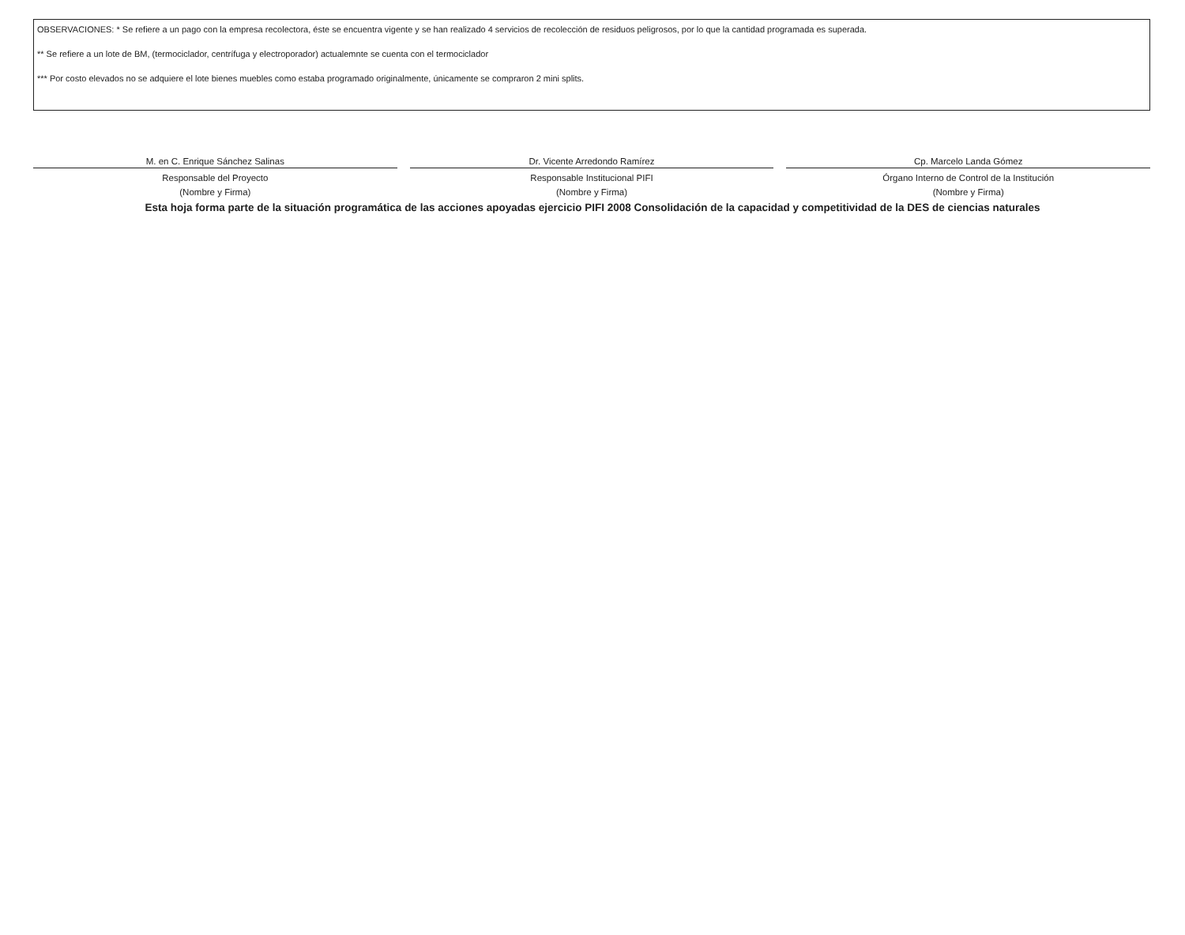OBSERVACIONES: * Se refiere a un pago con la empresa recolectora, éste se encuentra vigente y se han realizado 4 servicios de recolección de residuos peligrosos, por lo que la cantidad programada es superada.
** Se refiere a un lote de BM, (termociclador, centrífuga y electroporador) actualemnte se cuenta con el termociclador
*** Por costo elevados no se adquiere el lote bienes muebles como estaba programado originalmente, únicamente se compraron 2 mini splits.
M. en C. Enrique Sánchez Salinas
Responsable del Proyecto
(Nombre y Firma)
Dr. Vicente Arredondo Ramírez
Responsable Institucional PIFI
(Nombre y Firma)
Cp. Marcelo Landa Gómez
Órgano Interno de Control de la Institución
(Nombre y Firma)
Esta hoja forma parte de la situación programática de las acciones apoyadas ejercicio PIFI 2008 Consolidación de la capacidad y competitividad de la DES de ciencias naturales